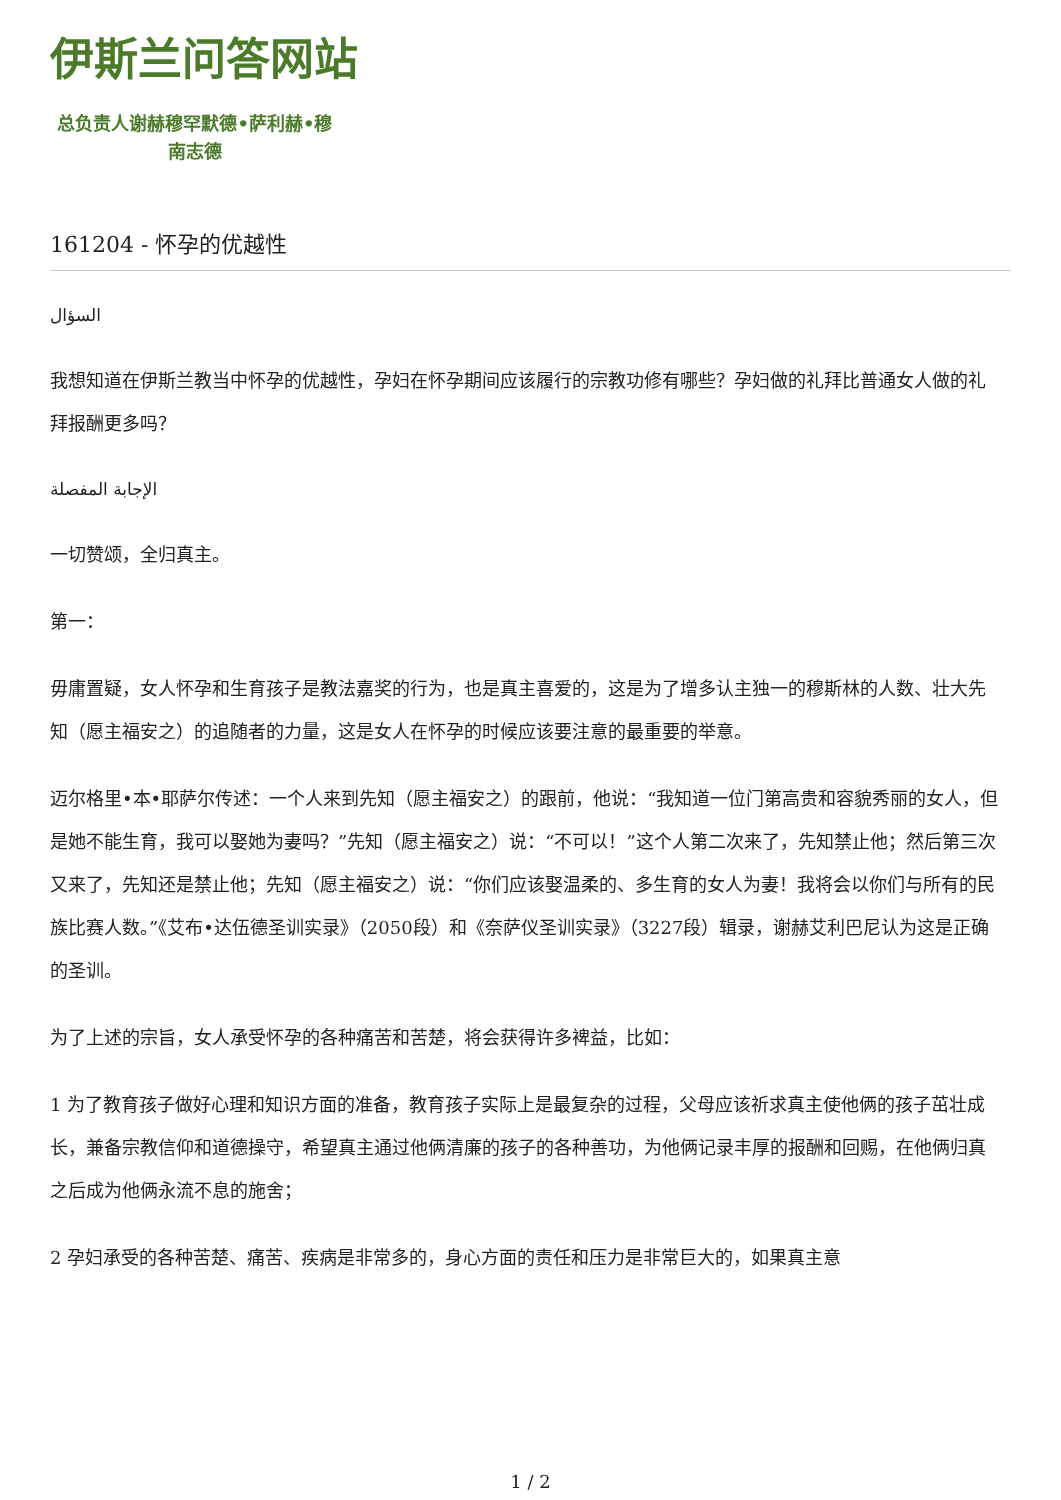伊斯兰问答网站
总负责人谢赫穆罕默德•萨利赫•穆南志德
161204 - 怀孕的优越性
السؤال
我想知道在伊斯兰教当中怀孕的优越性，孕妇在怀孕期间应该履行的宗教功修有哪些？孕妇做的礼拜比普通女人做的礼拜报酬更多吗？
الإجابة المفصلة
一切赞颂，全归真主。
第一：
毋庸置疑，女人怀孕和生育孩子是教法嘉奖的行为，也是真主喜爱的，这是为了增多认主独一的穆斯林的人数、壮大先知（愿主福安之）的追随者的力量，这是女人在怀孕的时候应该要注意的最重要的举意。
迈尔格里•本•耶萨尔传述：一个人来到先知（愿主福安之）的跟前，他说：“我知道一位门第高贵和容貌秀丽的女人，但是她不能生育，我可以娶她为妻吗？”先知（愿主福安之）说：“不可以！”这个人第二次来了，先知禁止他；然后第三次又来了，先知还是禁止他；先知（愿主福安之）说：“你们应该娶温柔的、多生育的女人为妻！我将会以你们与所有的民族比赛人数。”《艾布•达伍德圣训实录》（2050段）和《奈萨仪圣训实录》（3227段）辑录，谢赫艾利巴尼认为这是正确的圣训。
为了上述的宗旨，女人承受怀孕的各种痛苦和苦楚，将会获得许多裨益，比如：
1 为了教育孩子做好心理和知识方面的准备，教育孩子实际上是最复杂的过程，父母应该祈求真主使他俩的孩子茁壮成长，兼备宗教信仰和道德操守，希望真主通过他俩清廉的孩子的各种善功，为他俩记录丰厚的报酬和回赐，在他俩归真之后成为他俩永流不息的施舍；
2 孕妇承受的各种苦楚、痛苦、疾病是非常多的，身心方面的责任和压力是非常巨大的，如果真主意
1 / 2